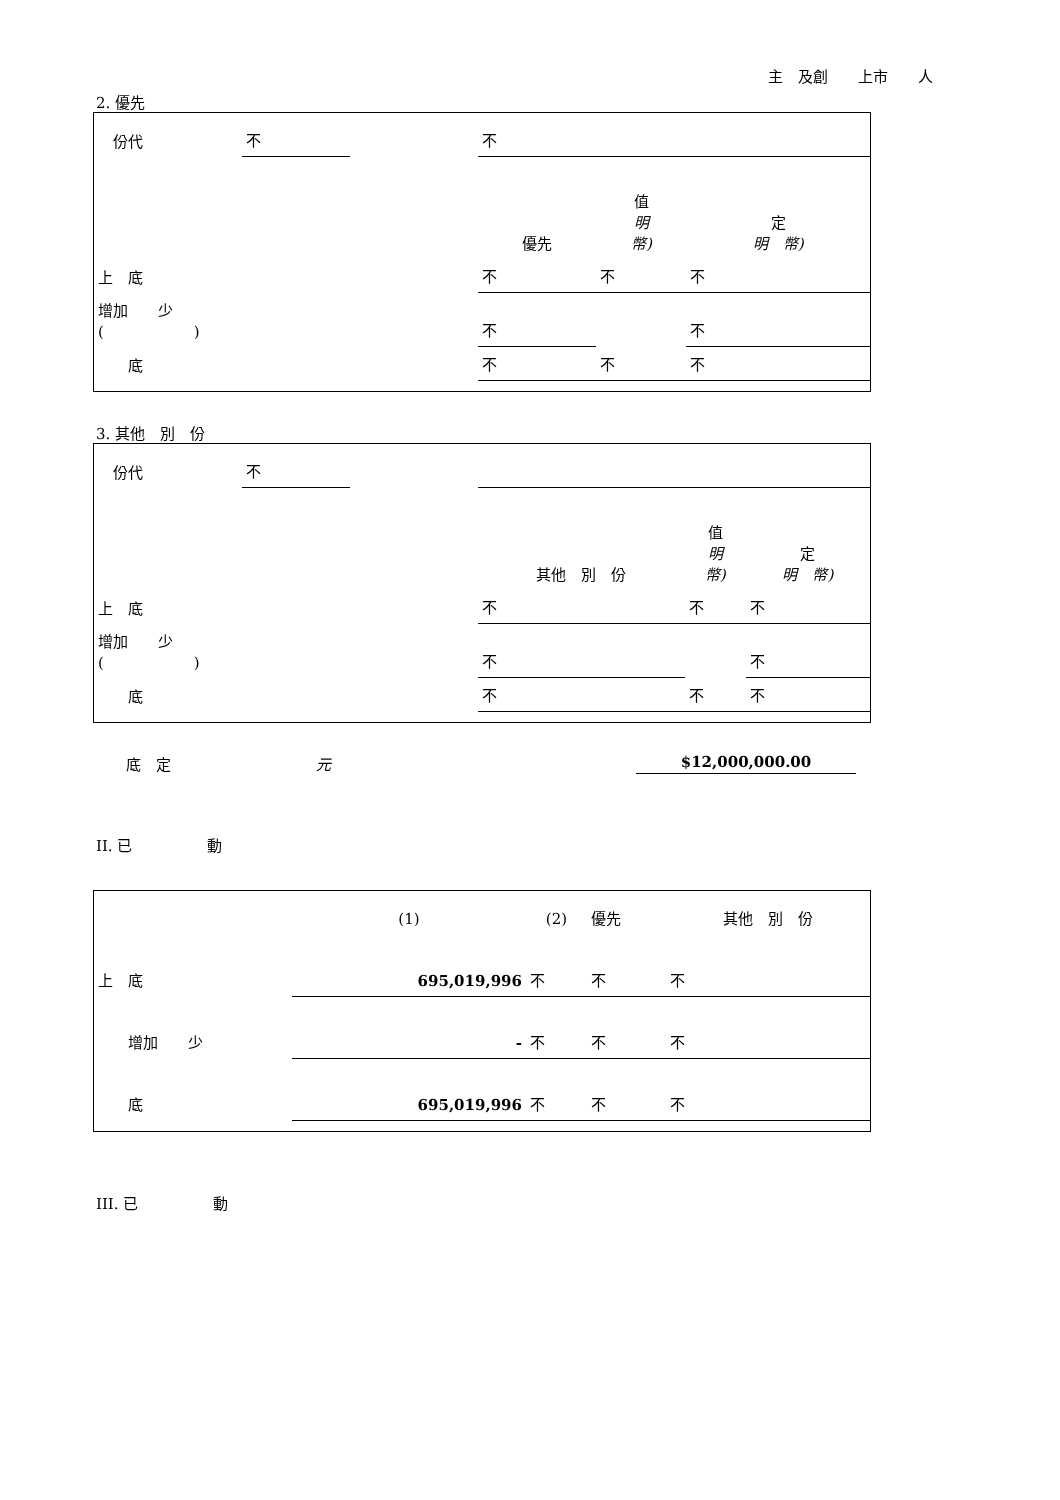主　及創　　上市　　人
2. 優先
| 份代 | 不 | | 不 | | |
| | | | 優先 | 值 明 幣) | 定 明 幣) |
| 上 底 | | | 不 | 不 | 不 |
| 增加 少 ( ) | | | 不 | | 不 |
| 底 | | | 不 | 不 | 不 |
3. 其他　別　份
| 份代 | 不 | | | | |
| | | | 其他 別 份 | 值 明 幣) | 定 明 幣) |
| 上 底 | | | 不 | 不 | 不 |
| 增加 少 ( ) | | | 不 | | 不 |
| 底 | | | 不 | 不 | 不 |
　　底　定 元 $12,000,000.00
II. 已　　　　　動
| | (1) | (2) | 優先 | 其他 別 份 |
| 上 底 | 695,019,996 | 不 | 不 | 不 |
| 增加 少 | - | 不 | 不 | 不 |
| 底 | 695,019,996 | 不 | 不 | 不 |
III. 已　　　　　動